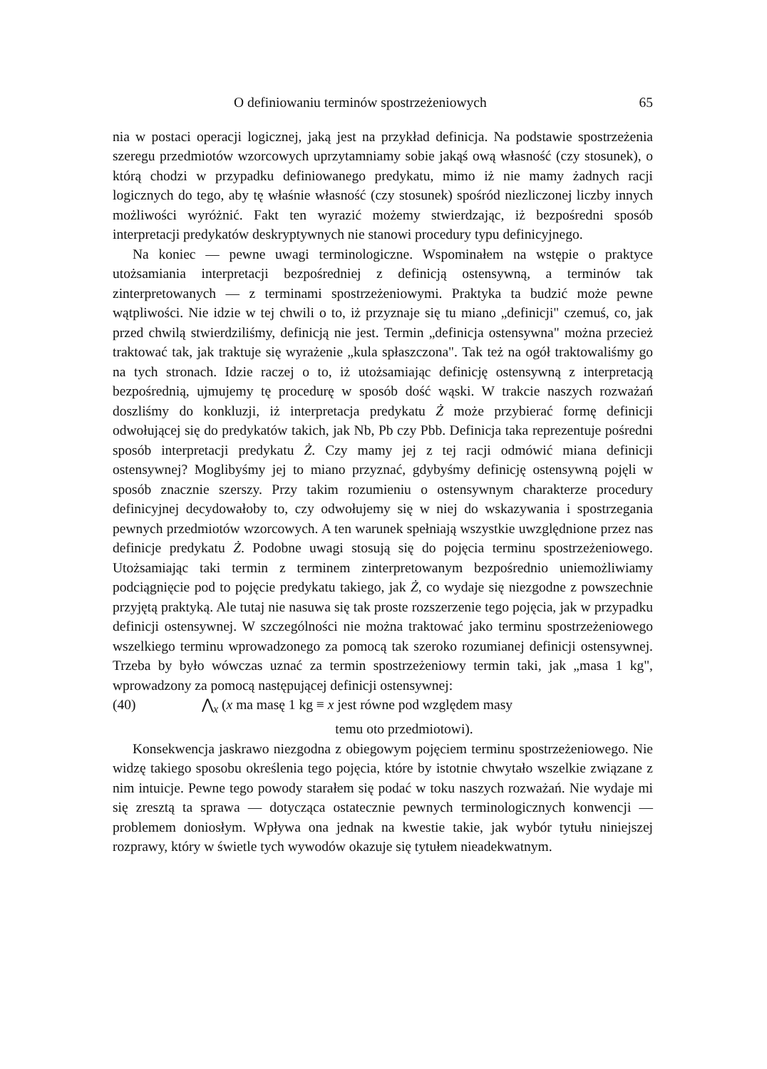O definiowaniu terminów spostrzeżeniowych 65
nia w postaci operacji logicznej, jaką jest na przykład definicja. Na podstawie spostrzeżenia szeregu przedmiotów wzorcowych uprzytamniamy sobie jakąś ową własność (czy stosunek), o którą chodzi w przypadku definiowanego predykatu, mimo iż nie mamy żadnych racji logicznych do tego, aby tę właśnie własność (czy stosunek) spośród niezliczonej liczby innych możliwości wyróżnić. Fakt ten wyrazić możemy stwierdzając, iż bezpośredni sposób interpretacji predykatów deskryptywnych nie stanowi procedury typu definicyjnego.
Na koniec — pewne uwagi terminologiczne. Wspominałem na wstępie o praktyce utożsamiania interpretacji bezpośredniej z definicją ostensywną, a terminów tak zinterpretowanych — z terminami spostrzeżeniowymi. Praktyka ta budzić może pewne wątpliwości. Nie idzie w tej chwili o to, iż przyznaje się tu miano „definicji" czemuś, co, jak przed chwilą stwierdziliśmy, definicją nie jest. Termin „definicja ostensywna" można przecież traktować tak, jak traktuje się wyrażenie „kula spłaszczona". Tak też na ogół traktowaliśmy go na tych stronach. Idzie raczej o to, iż utożsamiając definicję ostensywną z interpretacją bezpośrednią, ujmujemy tę procedurę w sposób dość wąski. W trakcie naszych rozważań doszliśmy do konkluzji, iż interpretacja predykatu Ż może przybierać formę definicji odwołującej się do predykatów takich, jak Nb, Pb czy Pbb. Definicja taka reprezentuje pośredni sposób interpretacji predykatu Ż. Czy mamy jej z tej racji odmówić miana definicji ostensywnej? Moglibyśmy jej to miano przyznać, gdybyśmy definicję ostensywną pojęli w sposób znacznie szerszy. Przy takim rozumieniu o ostensywnym charakterze procedury definicyjnej decydowałoby to, czy odwołujemy się w niej do wskazywania i spostrzegania pewnych przedmiotów wzorcowych. A ten warunek spełniają wszystkie uwzględnione przez nas definicje predykatu Ż. Podobne uwagi stosują się do pojęcia terminu spostrzeżeniowego. Utożsamiając taki termin z terminem zinterpretowanym bezpośrednio uniemożliwiamy podciągnięcie pod to pojęcie predykatu takiego, jak Ż, co wydaje się niezgodne z powszechnie przyjętą praktyką. Ale tutaj nie nasuwa się tak proste rozszerzenie tego pojęcia, jak w przypadku definicji ostensywnej. W szczególności nie można traktować jako terminu spostrzeżeniowego wszelkiego terminu wprowadzonego za pomocą tak szeroko rozumianej definicji ostensywnej. Trzeba by było wówczas uznać za termin spostrzeżeniowy termin taki, jak „masa 1 kg", wprowadzony za pomocą następującej definicji ostensywnej:
(40) ⋀<sub>x</sub> (x ma masę 1 kg ≡ x jest równe pod względem masy
temu oto przedmiotowi).
Konsekwencja jaskrawo niezgodna z obiegowym pojęciem terminu spostrzeżeniowego. Nie widzę takiego sposobu określenia tego pojęcia, które by istotnie chwytało wszelkie związane z nim intuicje. Pewne tego powody starałem się podać w toku naszych rozważań. Nie wydaje mi się zresztą ta sprawa — dotycząca ostatecznie pewnych terminologicznych konwencji — problemem doniosłym. Wpływa ona jednak na kwestie takie, jak wybór tytułu niniejszej rozprawy, który w świetle tych wywodów okazuje się tytułem nieadekwatnym.